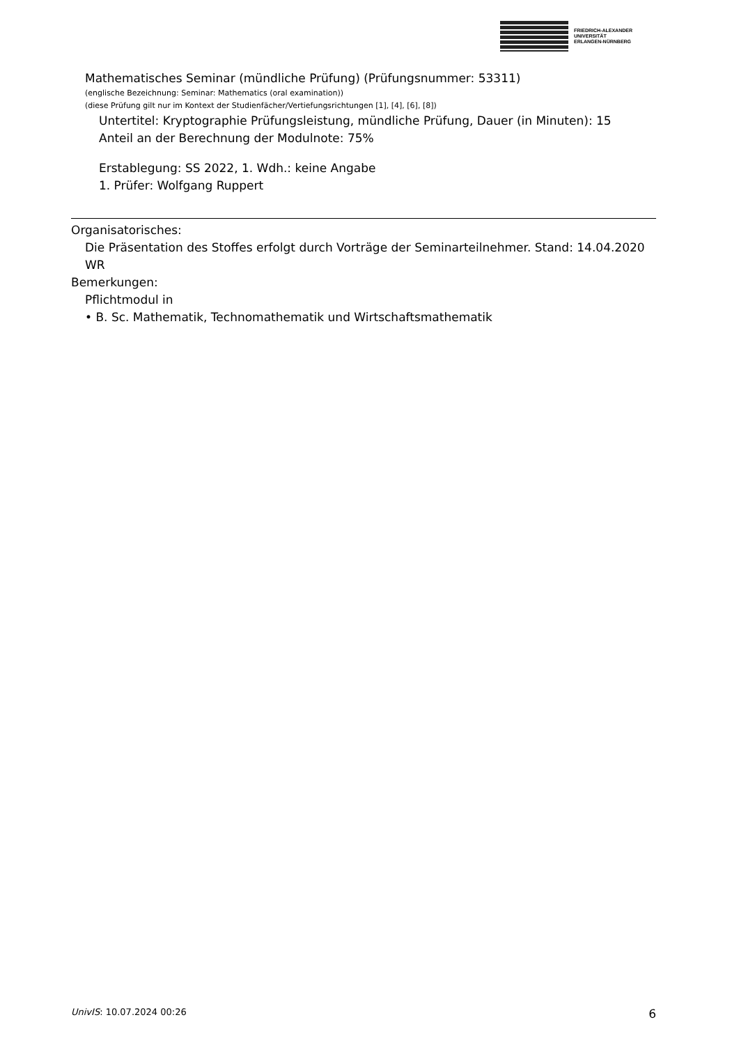FRIEDRICH-ALEXANDER
UNIVERSITÄT
ERLANGEN-NÜRNBERG
Mathematisches Seminar (mündliche Prüfung) (Prüfungsnummer: 53311)
(englische Bezeichnung: Seminar: Mathematics (oral examination))
(diese Prüfung gilt nur im Kontext der Studienfächer/Vertiefungsrichtungen [1], [4], [6], [8])
Untertitel: Kryptographie Prüfungsleistung, mündliche Prüfung, Dauer (in Minuten): 15
Anteil an der Berechnung der Modulnote: 75%
Erstablegung: SS 2022, 1. Wdh.: keine Angabe
1. Prüfer: Wolfgang Ruppert
Organisatorisches:
Die Präsentation des Stoffes erfolgt durch Vorträge der Seminarteilnehmer. Stand: 14.04.2020 WR
Bemerkungen:
Pflichtmodul in
• B. Sc. Mathematik, Technomathematik und Wirtschaftsmathematik
UnivIS: 10.07.2024 00:26 6